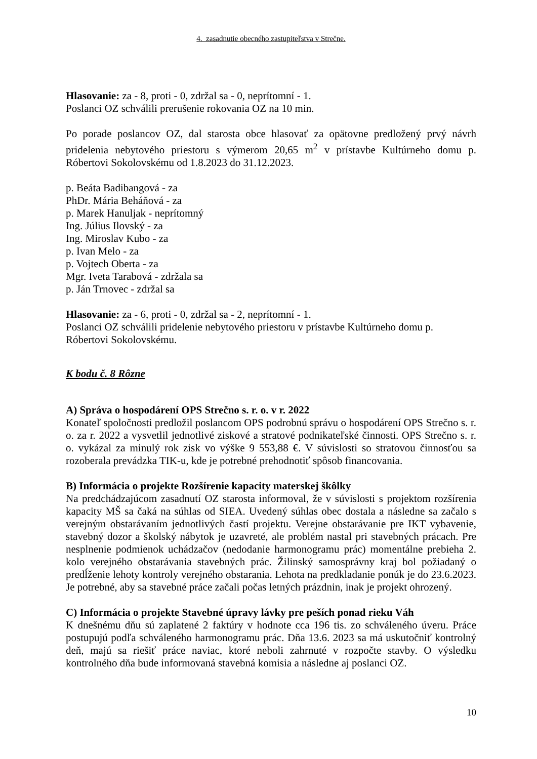4. zasadnutie obecného zastupiteľstva v Strečne.
Hlasovanie: za - 8, proti - 0, zdržal sa - 0, neprítomní - 1.
Poslanci OZ schválili prerušenie rokovania OZ na 10 min.
Po porade poslancov OZ, dal starosta obce hlasovať za opätovne predložený prvý návrh pridelenia nebytového priestoru s výmerom 20,65 m<sup>2</sup> v prístavbe Kultúrneho domu p. Róbertovi Sokolovskému od 1.8.2023 do 31.12.2023.
p. Beáta Badibangová - za
PhDr. Mária Beháňová - za
p. Marek Hanuljak - neprítomný
Ing. Július Ilovský - za
Ing. Miroslav Kubo - za
p. Ivan Melo - za
p. Vojtech Oberta - za
Mgr. Iveta Tarabová - zdržala sa
p. Ján Trnovec - zdržal sa
Hlasovanie: za - 6, proti - 0, zdržal sa - 2, neprítomní - 1.
Poslanci OZ schválili pridelenie nebytového priestoru v prístavbe Kultúrneho domu p. Róbertovi Sokolovskému.
K bodu č. 8 Rôzne
A) Správa o hospodárení OPS Strečno s. r. o. v r. 2022
Konateľ spoločnosti predložil poslancom OPS podrobnú správu o hospodárení OPS Strečno s. r. o. za r. 2022 a vysvetlil jednotlivé ziskové a stratové podnikateľské činnosti. OPS Strečno s. r. o. vykázal za minulý rok zisk vo výške 9 553,88 €. V súvislosti so stratovou činnosťou sa rozoberala prevádzka TIK-u, kde je potrebné prehodnotiť spôsob financovania.
B) Informácia o projekte Rozšírenie kapacity materskej škôlky
Na predchádzajúcom zasadnutí OZ starosta informoval, že v súvislosti s projektom rozšírenia kapacity MŠ sa čaká na súhlas od SIEA. Uvedený súhlas obec dostala a následne sa začalo s verejným obstarávaním jednotlivých častí projektu. Verejne obstarávanie pre IKT vybavenie, stavebný dozor a školský nábytok je uzavreté, ale problém nastal pri stavebných prácach. Pre nesplnenie podmienok uchádzačov (nedodanie harmonogramu prác) momentálne prebieha 2. kolo verejného obstarávania stavebných prác. Žilinský samosprávny kraj bol požiadaný o predĺženie lehoty kontroly verejného obstarania. Lehota na predkladanie ponúk je do 23.6.2023. Je potrebné, aby sa stavebné práce začali počas letných prázdnin, inak je projekt ohrozený.
C) Informácia o projekte Stavebné úpravy lávky pre peších ponad rieku Váh
K dnešnému dňu sú zaplatené 2 faktúry v hodnote cca 196 tis. zo schváleného úveru. Práce postupujú podľa schváleného harmonogramu prác. Dňa 13.6. 2023 sa má uskutočniť kontrolný deň, majú sa riešiť práce naviac, ktoré neboli zahrnuté v rozpočte stavby. O výsledku kontrolného dňa bude informovaná stavebná komisia a následne aj poslanci OZ.
10